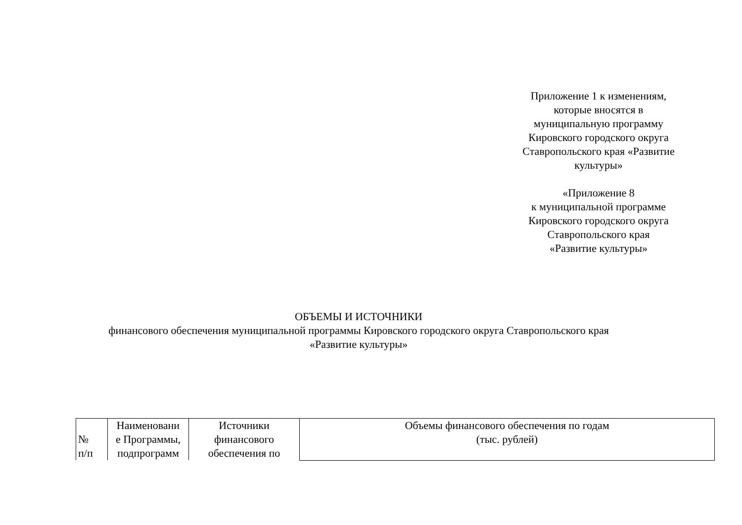Приложение 1 к изменениям,
которые вносятся в
муниципальную программу
Кировского городского округа
Ставропольского края «Развитие
культуры»
«Приложение 8
к муниципальной программе
Кировского городского округа
Ставропольского края
«Развитие культуры»
ОБЪЕМЫ И ИСТОЧНИКИ
финансового обеспечения муниципальной программы Кировского городского округа Ставропольского края
«Развитие культуры»
| № п/п | Наименовани е Программы, подпрограмм | Источники финансового обеспечения по | Объемы финансового обеспечения по годам (тыс. рублей) |